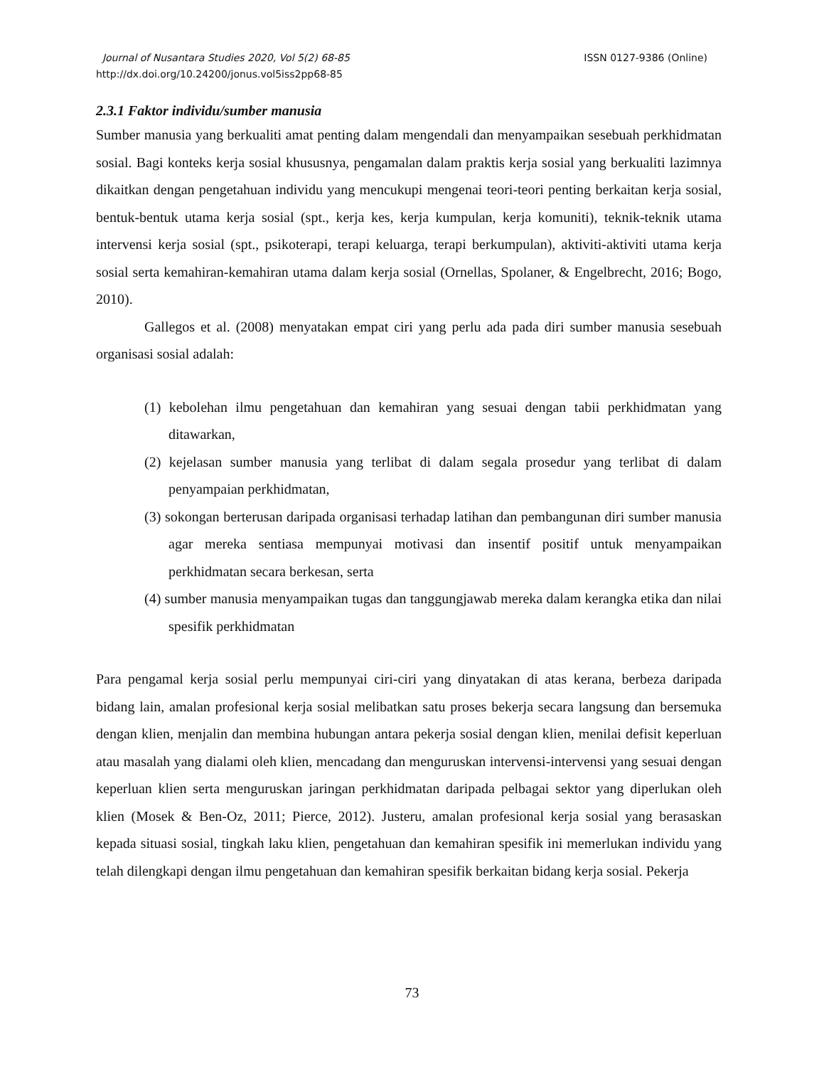ISSN 0127-9386 (Online) Journal of Nusantara Studies 2020, Vol 5(2) 68-85
http://dx.doi.org/10.24200/jonus.vol5iss2pp68-85
2.3.1 Faktor individu/sumber manusia
Sumber manusia yang berkualiti amat penting dalam mengendali dan menyampaikan sesebuah perkhidmatan sosial. Bagi konteks kerja sosial khususnya, pengamalan dalam praktis kerja sosial yang berkualiti lazimnya dikaitkan dengan pengetahuan individu yang mencukupi mengenai teori-teori penting berkaitan kerja sosial, bentuk-bentuk utama kerja sosial (spt., kerja kes, kerja kumpulan, kerja komuniti), teknik-teknik utama intervensi kerja sosial (spt., psikoterapi, terapi keluarga, terapi berkumpulan), aktiviti-aktiviti utama kerja sosial serta kemahiran-kemahiran utama dalam kerja sosial (Ornellas, Spolaner, & Engelbrecht, 2016; Bogo, 2010).
Gallegos et al. (2008) menyatakan empat ciri yang perlu ada pada diri sumber manusia sesebuah organisasi sosial adalah:
(1) kebolehan ilmu pengetahuan dan kemahiran yang sesuai dengan tabii perkhidmatan yang ditawarkan,
(2) kejelasan sumber manusia yang terlibat di dalam segala prosedur yang terlibat di dalam penyampaian perkhidmatan,
(3) sokongan berterusan daripada organisasi terhadap latihan dan pembangunan diri sumber manusia agar mereka sentiasa mempunyai motivasi dan insentif positif untuk menyampaikan perkhidmatan secara berkesan, serta
(4) sumber manusia menyampaikan tugas dan tanggungjawab mereka dalam kerangka etika dan nilai spesifik perkhidmatan
Para pengamal kerja sosial perlu mempunyai ciri-ciri yang dinyatakan di atas kerana, berbeza daripada bidang lain, amalan profesional kerja sosial melibatkan satu proses bekerja secara langsung dan bersemuka dengan klien, menjalin dan membina hubungan antara pekerja sosial dengan klien, menilai defisit keperluan atau masalah yang dialami oleh klien, mencadang dan menguruskan intervensi-intervensi yang sesuai dengan keperluan klien serta menguruskan jaringan perkhidmatan daripada pelbagai sektor yang diperlukan oleh klien (Mosek & Ben-Oz, 2011; Pierce, 2012). Justeru, amalan profesional kerja sosial yang berasaskan kepada situasi sosial, tingkah laku klien, pengetahuan dan kemahiran spesifik ini memerlukan individu yang telah dilengkapi dengan ilmu pengetahuan dan kemahiran spesifik berkaitan bidang kerja sosial. Pekerja
73